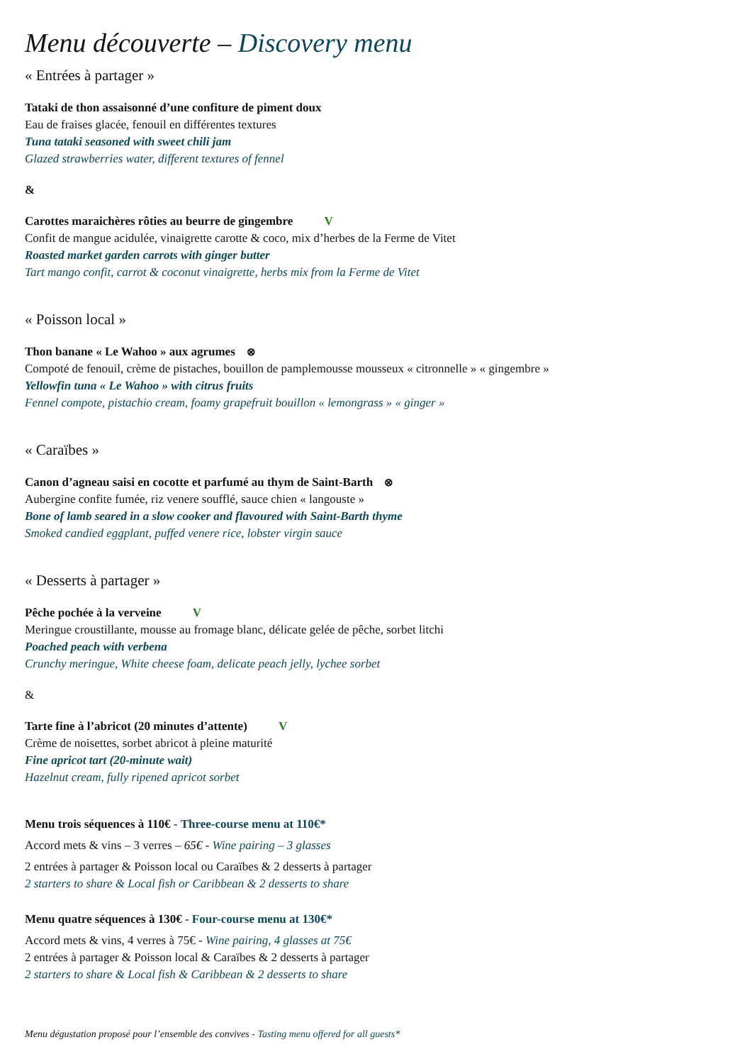Menu découverte – Discovery menu
« Entrées à partager »
Tataki de thon assaisonné d’une confiture de piment doux
Eau de fraises glacée, fenouil en différentes textures
Tuna tataki seasoned with sweet chili jam
Glazed strawberries water, different textures of fennel
&
Carottes maraichères rôties au beurre de gingembre V
Confit de mangue acidulée, vinaigrette carotte & coco, mix d’herbes de la Ferme de Vitet
Roasted market garden carrots with ginger butter
Tart mango confit, carrot & coconut vinaigrette, herbs mix from la Ferme de Vitet
« Poisson local »
Thon banane « Le Wahoo » aux agrumes ⊗
Compoté de fenouil, crème de pistaches, bouillon de pamplemousse mousseux « citronnelle » « gingembre »
Yellowfin tuna « Le Wahoo » with citrus fruits
Fennel compote, pistachio cream, foamy grapefruit bouillon « lemongrass » « ginger »
« Caraïbes »
Canon d’agneau saisi en cocotte et parfumé au thym de Saint-Barth ⊗
Aubergine confite fumée, riz venere soufflé, sauce chien « langouste »
Bone of lamb seared in a slow cooker and flavoured with Saint-Barth thyme
Smoked candied eggplant, puffed venere rice, lobster virgin sauce
« Desserts à partager »
Pêche pochée à la verveine V
Meringue croustillante, mousse au fromage blanc, délicate gelée de pêche, sorbet litchi
Poached peach with verbena
Crunchy meringue, White cheese foam, delicate peach jelly, lychee sorbet
&
Tarte fine à l’abricot (20 minutes d’attente) V
Crème de noisettes, sorbet abricot à pleine maturité
Fine apricot tart (20-minute wait)
Hazelnut cream, fully ripened apricot sorbet
Menu trois séquences à 110€ - Three-course menu at 110€*
Accord mets & vins – 3 verres – 65€ - Wine pairing – 3 glasses
2 entrées à partager & Poisson local ou Caraïbes & 2 desserts à partager
2 starters to share & Local fish or Caribbean & 2 desserts to share
Menu quatre séquences à 130€ - Four-course menu at 130€*
Accord mets & vins, 4 verres à 75€ - Wine pairing, 4 glasses at 75€
2 entrées à partager & Poisson local & Caraïbes & 2 desserts à partager
2 starters to share & Local fish & Caribbean & 2 desserts to share
Menu dégustation proposé pour l’ensemble des convives - Tasting menu offered for all guests*